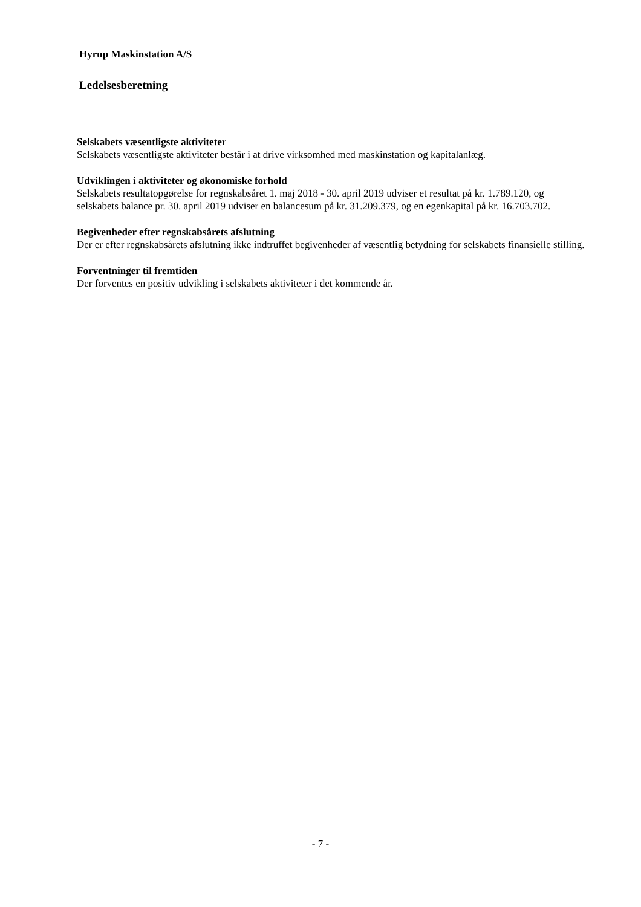Hyrup Maskinstation A/S
Ledelsesberetning
Selskabets væsentligste aktiviteter
Selskabets væsentligste aktiviteter består i at drive virksomhed med maskinstation og kapitalanlæg.
Udviklingen i aktiviteter og økonomiske forhold
Selskabets resultatopgørelse for regnskabsåret 1. maj 2018 - 30. april 2019 udviser et resultat på kr. 1.789.120, og selskabets balance pr. 30. april 2019 udviser en balancesum på kr. 31.209.379, og en egenkapital på kr. 16.703.702.
Begivenheder efter regnskabsårets afslutning
Der er efter regnskabsårets afslutning ikke indtruffet begivenheder af væsentlig betydning for selskabets finansielle stilling.
Forventninger til fremtiden
Der forventes en positiv udvikling i selskabets aktiviteter i det kommende år.
- 7 -